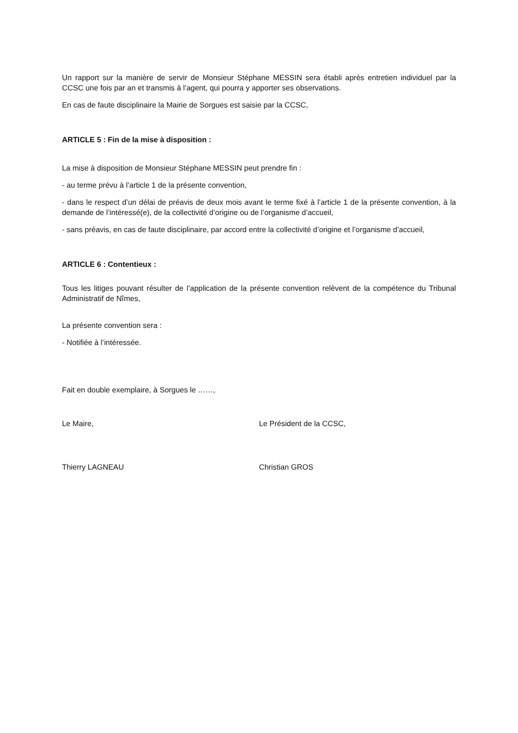Un rapport sur la manière de servir de Monsieur Stéphane MESSIN sera établi après entretien individuel par la CCSC une fois par an et transmis à l’agent, qui pourra y apporter ses observations.
En cas de faute disciplinaire la Mairie de Sorgues est saisie par la CCSC,
ARTICLE 5 : Fin de la mise à disposition :
La mise à disposition de Monsieur Stéphane MESSIN peut prendre fin :
- au terme prévu à l’article 1 de la présente convention,
- dans le respect d’un délai de préavis de deux mois avant le terme fixé à l’article 1 de la présente convention, à la demande de l’intéressé(e), de la collectivité d’origine ou de l’organisme d’accueil,
- sans préavis, en cas de faute disciplinaire, par accord entre la collectivité d’origine et l’organisme d’accueil,
ARTICLE 6 : Contentieux :
Tous les litiges pouvant résulter de l’application de la présente convention relèvent de la compétence du Tribunal Administratif de Nîmes,
La présente convention sera :
- Notifiée à l’intéressée.
Fait en double exemplaire, à Sorgues le ……,
Le Maire, Le Président de la CCSC,
Thierry LAGNEAU Christian GROS